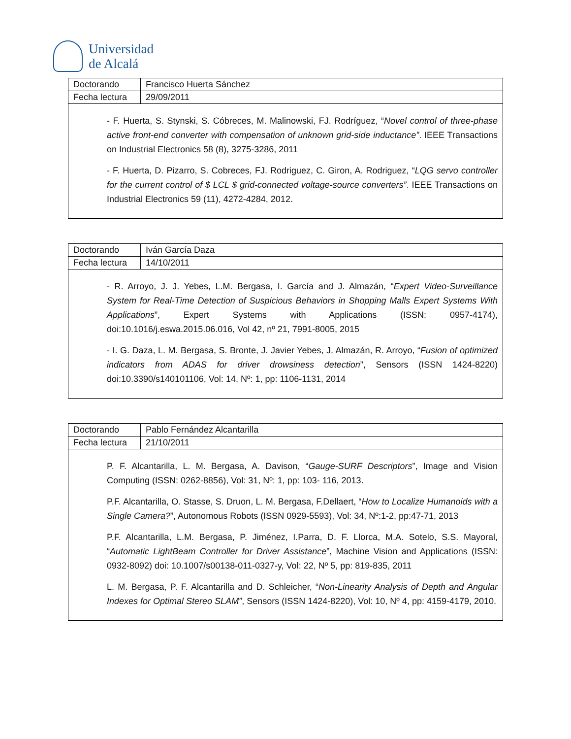Universidad
de Alcalá
| Doctorando | Francisco Huerta Sánchez |
| Fecha lectura | 29/09/2011 |
- F. Huerta, S. Stynski, S. Cóbreces, M. Malinowski, FJ. Rodríguez, “Novel control of three-phase active front-end converter with compensation of unknown grid-side inductance”. IEEE Transactions on Industrial Electronics 58 (8), 3275-3286, 2011
- F. Huerta, D. Pizarro, S. Cobreces, FJ. Rodriguez, C. Giron, A. Rodriguez, “LQG servo controller for the current control of $ LCL $ grid-connected voltage-source converters”. IEEE Transactions on Industrial Electronics 59 (11), 4272-4284, 2012.
| Doctorando | Iván García Daza |
| Fecha lectura | 14/10/2011 |
- R. Arroyo, J. J. Yebes, L.M. Bergasa, I. García and J. Almazán, “Expert Video-Surveillance System for Real-Time Detection of Suspicious Behaviors in Shopping Malls Expert Systems With Applications”, Expert Systems with Applications (ISSN: 0957-4174), doi:10.1016/j.eswa.2015.06.016, Vol 42, nº 21, 7991-8005, 2015
- I. G. Daza, L. M. Bergasa, S. Bronte, J. Javier Yebes, J. Almazán, R. Arroyo, “Fusion of optimized indicators from ADAS for driver drowsiness detection”, Sensors (ISSN 1424-8220) doi:10.3390/s140101106, Vol: 14, Nº: 1, pp: 1106-1131, 2014
| Doctorando | Pablo Fernández Alcantarilla |
| Fecha lectura | 21/10/2011 |
P. F. Alcantarilla, L. M. Bergasa, A. Davison, “Gauge-SURF Descriptors”, Image and Vision Computing (ISSN: 0262-8856), Vol: 31, Nº: 1, pp: 103- 116, 2013.
P.F. Alcantarilla, O. Stasse, S. Druon, L. M. Bergasa, F.Dellaert, “How to Localize Humanoids with a Single Camera?”, Autonomous Robots (ISSN 0929-5593), Vol: 34, Nº:1-2, pp:47-71, 2013
P.F. Alcantarilla, L.M. Bergasa, P. Jiménez, I.Parra, D. F. Llorca, M.A. Sotelo, S.S. Mayoral, “Automatic LightBeam Controller for Driver Assistance”, Machine Vision and Applications (ISSN: 0932-8092) doi: 10.1007/s00138-011-0327-y, Vol: 22, Nº 5, pp: 819-835, 2011
L. M. Bergasa, P. F. Alcantarilla and D. Schleicher, “Non-Linearity Analysis of Depth and Angular Indexes for Optimal Stereo SLAM”, Sensors (ISSN 1424-8220), Vol: 10, Nº 4, pp: 4159-4179, 2010.